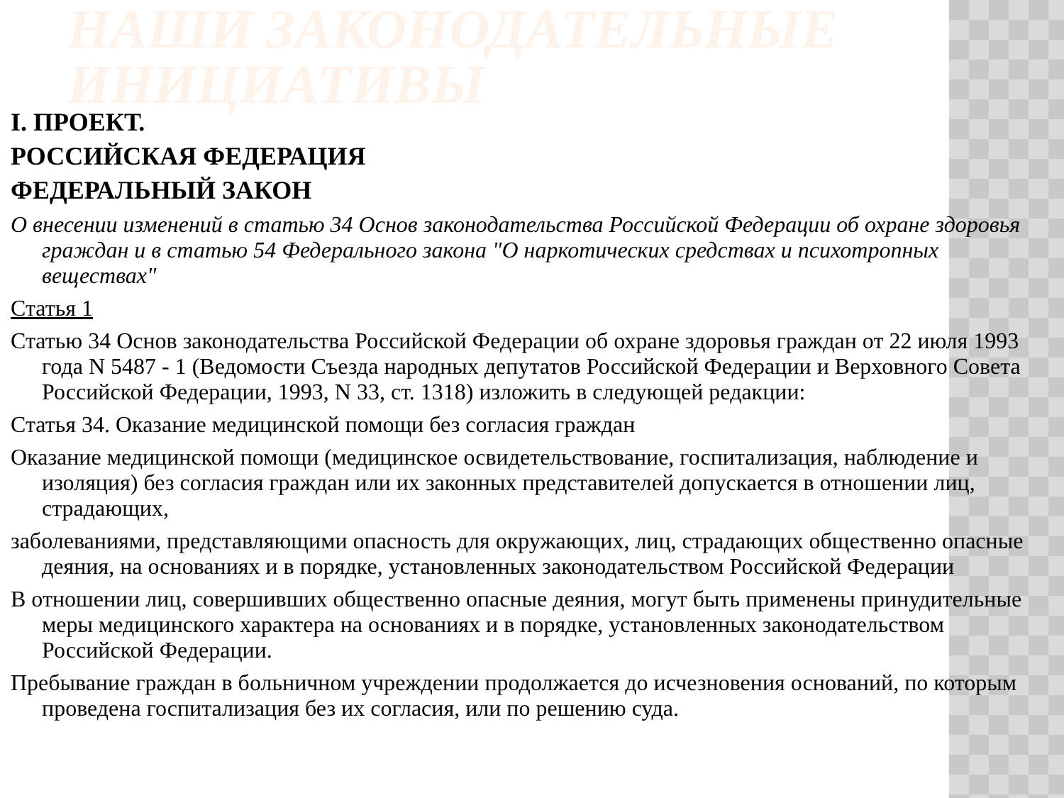НАШИ ЗАКОНОДАТЕЛЬНЫЕ
ИНИЦИАТИВЫ
I. ПРОЕКТ.
РОССИЙСКАЯ ФЕДЕРАЦИЯ
ФЕДЕРАЛЬНЫЙ ЗАКОН
О внесении изменений в статью 34 Основ законодательства Российской Федерации об охране здоровья граждан и в статью 54 Федерального закона "О наркотических средствах и психотропных веществах"
Статья 1
Статью 34 Основ законодательства Российской Федерации об охране здоровья граждан от 22 июля 1993 года N 5487 - 1 (Ведомости Съезда народных депутатов Российской Федерации и Верховного Совета Российской Федерации, 1993, N 33, ст. 1318) изложить в следующей редакции:
Статья 34. Оказание медицинской помощи без согласия граждан
Оказание медицинской помощи (медицинское освидетельствование, госпитализация, наблюдение и изоляция) без согласия граждан или их законных представителей допускается в отношении лиц, страдающих,
заболеваниями, представляющими опасность для окружающих, лиц, страдающих общественно опасные деяния, на основаниях и в порядке, установленных законодательством Российской Федерации
В отношении лиц, совершивших общественно опасные деяния, могут быть применены принудительные меры медицинского характера на основаниях и в порядке, установленных законодательством Российской Федерации.
Пребывание граждан в больничном учреждении продолжается до исчезновения оснований, по которым проведена госпитализация без их согласия, или по решению суда.